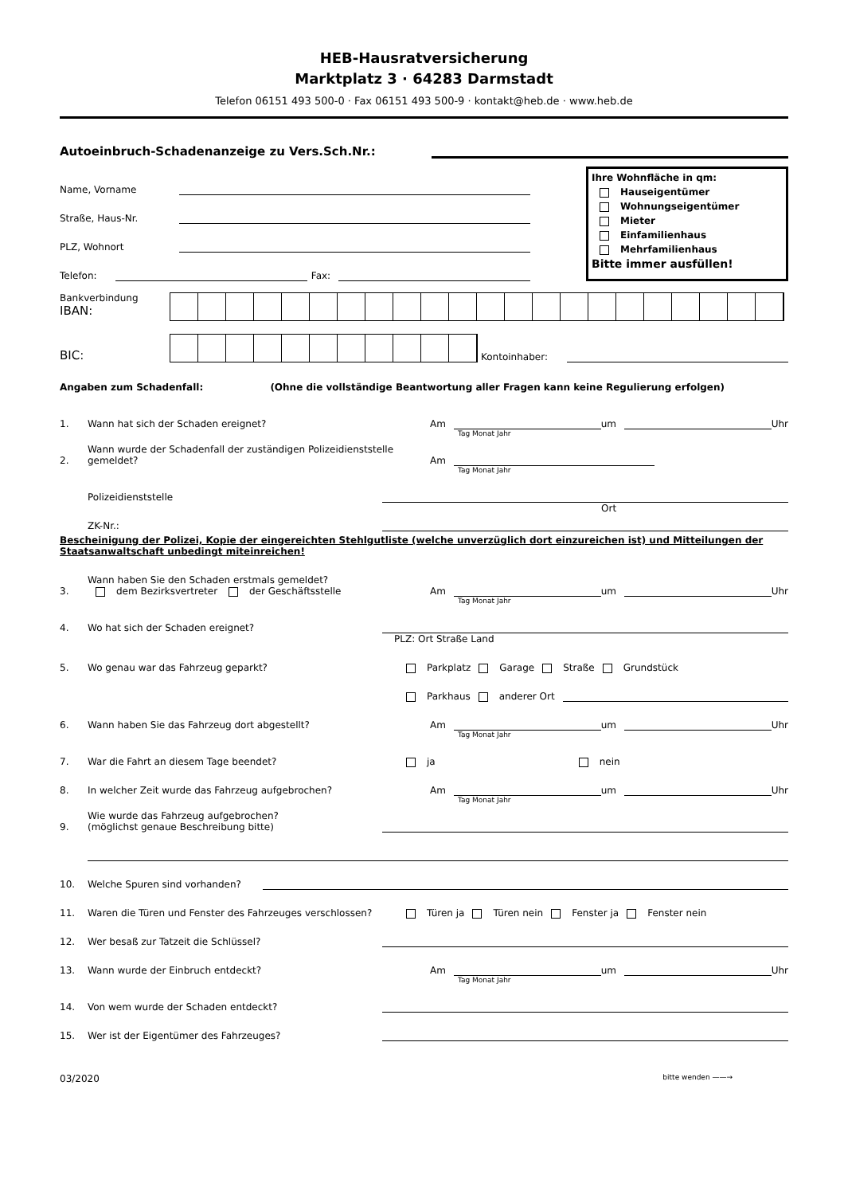HEB-Hausratversicherung
Marktplatz 3 · 64283 Darmstadt
Telefon 06151 493 500-0 · Fax 06151 493 500-9 · kontakt@heb.de · www.heb.de
Autoeinbruch-Schadenanzeige zu Vers.Sch.Nr.:
Name, Vorname
Straße, Haus-Nr.
PLZ, Wohnort
Telefon: Fax:
Ihre Wohnfläche in qm:
Hauseigentümer
Wohnungseigentümer
Mieter
Einfamilienhaus
Mehrfamilienhaus
Bitte immer ausfüllen!
Bankverbindung
IBAN:
BIC:
Kontoinhaber:
Angaben zum Schadenfall: (Ohne die vollständige Beantwortung aller Fragen kann keine Regulierung erfolgen)
1. Wann hat sich der Schaden ereignet? Am um Uhr
Tag Monat Jahr
2. Wann wurde der Schadenfall der zuständigen Polizeidienststelle gemeldet? Am
Tag Monat Jahr
Polizeidienststelle
Ort
ZK-Nr.:
Bescheinigung der Polizei, Kopie der eingereichten Stehlgutliste (welche unverzüglich dort einzureichen ist) und Mitteilungen der Staatsanwaltschaft unbedingt miteinreichen!
3. Wann haben Sie den Schaden erstmals gemeldet?
dem Bezirksvertreter der Geschäftsstelle Am um Uhr
Tag Monat Jahr
4. Wo hat sich der Schaden ereignet?
PLZ: Ort Straße Land
5. Wo genau war das Fahrzeug geparkt? Parkplatz Garage Straße Grundstück
Parkhaus anderer Ort
6. Wann haben Sie das Fahrzeug dort abgestellt? Am um Uhr
Tag Monat Jahr
7. War die Fahrt an diesem Tage beendet? ja nein
8. In welcher Zeit wurde das Fahrzeug aufgebrochen? Am um Uhr
Tag Monat Jahr
9. Wie wurde das Fahrzeug aufgebrochen?
(möglichst genaue Beschreibung bitte)
10. Welche Spuren sind vorhanden?
11. Waren die Türen und Fenster des Fahrzeuges verschlossen? Türen ja Türen nein Fenster ja Fenster nein
12. Wer besaß zur Tatzeit die Schlüssel?
13. Wann wurde der Einbruch entdeckt? Am um Uhr
Tag Monat Jahr
14. Von wem wurde der Schaden entdeckt?
15. Wer ist der Eigentümer des Fahrzeuges?
03/2020 bitte wenden ——→